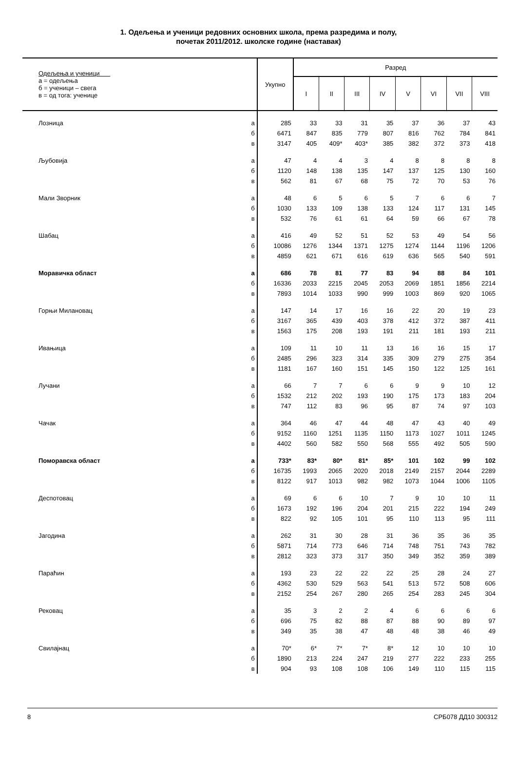1. Одељења и ученици редовних основних школа, према разредима и полу,
почетак 2011/2012. школске године (наставак)
| Одељења и ученици а = одељења б = ученици – свега в = од тога: ученице | | Укупно | Разред | | | | | | | |
| --- | --- | --- | --- | --- | --- | --- | --- | --- | --- | --- |
| | | | I | II | III | IV | V | VI | VII | VIII |
| Лозница | а | 285 | 33 | 33 | 31 | 35 | 37 | 36 | 37 | 43 |
| | б | 6471 | 847 | 835 | 779 | 807 | 816 | 762 | 784 | 841 |
| | в | 3147 | 405 | 409* | 403* | 385 | 382 | 372 | 373 | 418 |
| Љубовија | а | 47 | 4 | 4 | 3 | 4 | 8 | 8 | 8 | 8 |
| | б | 1120 | 148 | 138 | 135 | 147 | 137 | 125 | 130 | 160 |
| | в | 562 | 81 | 67 | 68 | 75 | 72 | 70 | 53 | 76 |
| Мали Зворник | а | 48 | 6 | 5 | 6 | 5 | 7 | 6 | 6 | 7 |
| | б | 1030 | 133 | 109 | 138 | 133 | 124 | 117 | 131 | 145 |
| | в | 532 | 76 | 61 | 61 | 64 | 59 | 66 | 67 | 78 |
| Шабац | а | 416 | 49 | 52 | 51 | 52 | 53 | 49 | 54 | 56 |
| | б | 10086 | 1276 | 1344 | 1371 | 1275 | 1274 | 1144 | 1196 | 1206 |
| | в | 4859 | 621 | 671 | 616 | 619 | 636 | 565 | 540 | 591 |
| Моравичка област | а | 686 | 78 | 81 | 77 | 83 | 94 | 88 | 84 | 101 |
| | б | 16336 | 2033 | 2215 | 2045 | 2053 | 2069 | 1851 | 1856 | 2214 |
| | в | 7893 | 1014 | 1033 | 990 | 999 | 1003 | 869 | 920 | 1065 |
| Горњи Милановац | а | 147 | 14 | 17 | 16 | 16 | 22 | 20 | 19 | 23 |
| | б | 3167 | 365 | 439 | 403 | 378 | 412 | 372 | 387 | 411 |
| | в | 1563 | 175 | 208 | 193 | 191 | 211 | 181 | 193 | 211 |
| Ивањица | а | 109 | 11 | 10 | 11 | 13 | 16 | 16 | 15 | 17 |
| | б | 2485 | 296 | 323 | 314 | 335 | 309 | 279 | 275 | 354 |
| | в | 1181 | 167 | 160 | 151 | 145 | 150 | 122 | 125 | 161 |
| Лучани | а | 66 | 7 | 7 | 6 | 6 | 9 | 9 | 10 | 12 |
| | б | 1532 | 212 | 202 | 193 | 190 | 175 | 173 | 183 | 204 |
| | в | 747 | 112 | 83 | 96 | 95 | 87 | 74 | 97 | 103 |
| Чачак | а | 364 | 46 | 47 | 44 | 48 | 47 | 43 | 40 | 49 |
| | б | 9152 | 1160 | 1251 | 1135 | 1150 | 1173 | 1027 | 1011 | 1245 |
| | в | 4402 | 560 | 582 | 550 | 568 | 555 | 492 | 505 | 590 |
| Поморавска област | а | 733* | 83* | 80* | 81* | 85* | 101 | 102 | 99 | 102 |
| | б | 16735 | 1993 | 2065 | 2020 | 2018 | 2149 | 2157 | 2044 | 2289 |
| | в | 8122 | 917 | 1013 | 982 | 982 | 1073 | 1044 | 1006 | 1105 |
| Деспотовац | а | 69 | 6 | 6 | 10 | 7 | 9 | 10 | 10 | 11 |
| | б | 1673 | 192 | 196 | 204 | 201 | 215 | 222 | 194 | 249 |
| | в | 822 | 92 | 105 | 101 | 95 | 110 | 113 | 95 | 111 |
| Јагодина | а | 262 | 31 | 30 | 28 | 31 | 36 | 35 | 36 | 35 |
| | б | 5871 | 714 | 773 | 646 | 714 | 748 | 751 | 743 | 782 |
| | в | 2812 | 323 | 373 | 317 | 350 | 349 | 352 | 359 | 389 |
| Параћин | а | 193 | 23 | 22 | 22 | 22 | 25 | 28 | 24 | 27 |
| | б | 4362 | 530 | 529 | 563 | 541 | 513 | 572 | 508 | 606 |
| | в | 2152 | 254 | 267 | 280 | 265 | 254 | 283 | 245 | 304 |
| Рековац | а | 35 | 3 | 2 | 2 | 4 | 6 | 6 | 6 | 6 |
| | б | 696 | 75 | 82 | 88 | 87 | 88 | 90 | 89 | 97 |
| | в | 349 | 35 | 38 | 47 | 48 | 48 | 38 | 46 | 49 |
| Свилајнац | а | 70* | 6* | 7* | 7* | 8* | 12 | 10 | 10 | 10 |
| | б | 1890 | 213 | 224 | 247 | 219 | 277 | 222 | 233 | 255 |
| | в | 904 | 93 | 108 | 108 | 106 | 149 | 110 | 115 | 115 |
8 СРБ078 ДД10 300312